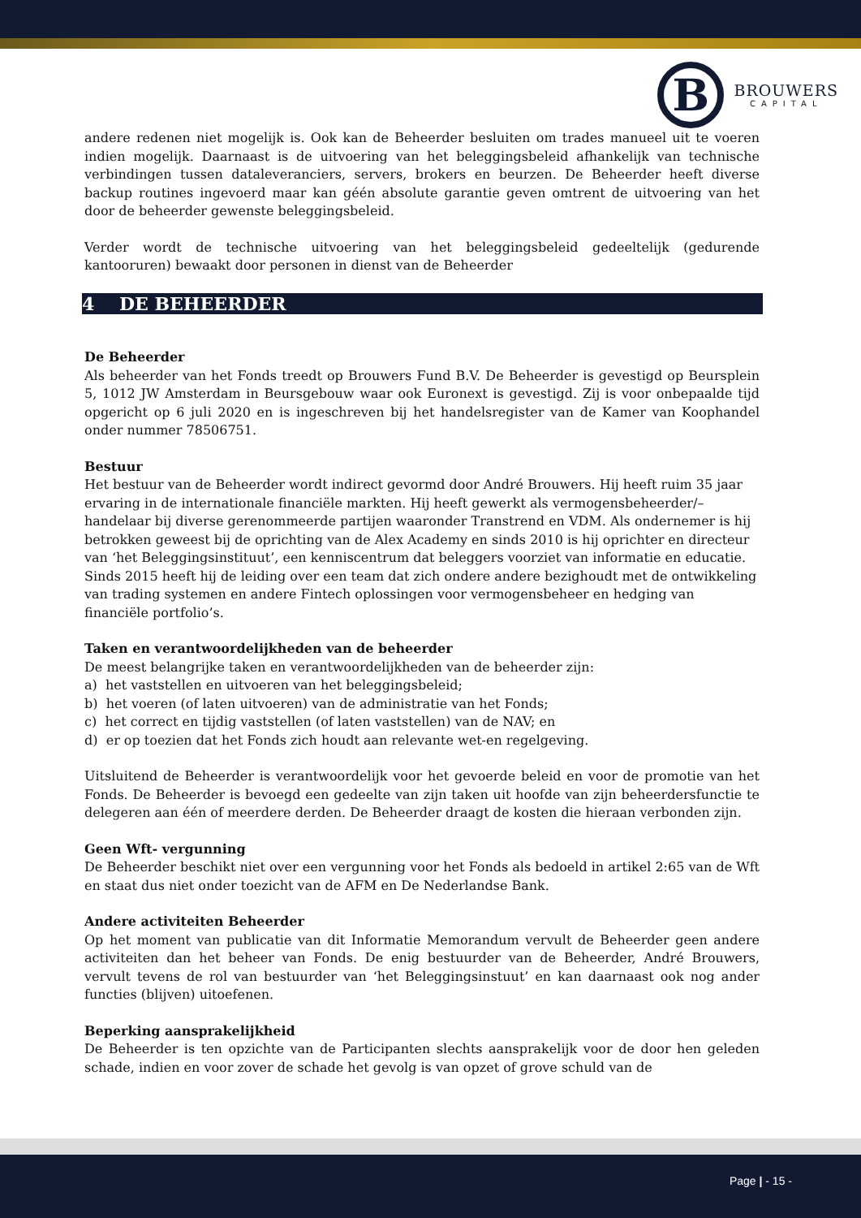B
BROUWERS
CAPITAL
andere redenen niet mogelijk is. Ook kan de Beheerder besluiten om trades manueel uit te voeren indien mogelijk. Daarnaast is de uitvoering van het beleggingsbeleid afhankelijk van technische verbindingen tussen dataleveranciers, servers, brokers en beurzen. De Beheerder heeft diverse backup routines ingevoerd maar kan géén absolute garantie geven omtrent de uitvoering van het door de beheerder gewenste beleggingsbeleid.
Verder wordt de technische uitvoering van het beleggingsbeleid gedeeltelijk (gedurende kantooruren) bewaakt door personen in dienst van de Beheerder
4 DE BEHEERDER
De Beheerder
Als beheerder van het Fonds treedt op Brouwers Fund B.V. De Beheerder is gevestigd op Beursplein 5, 1012 JW Amsterdam in Beursgebouw waar ook Euronext is gevestigd. Zij is voor onbepaalde tijd opgericht op 6 juli 2020 en is ingeschreven bij het handelsregister van de Kamer van Koophandel onder nummer 78506751.
Bestuur
Het bestuur van de Beheerder wordt indirect gevormd door André Brouwers. Hij heeft ruim 35 jaar ervaring in de internationale financiële markten. Hij heeft gewerkt als vermogensbeheerder/–handelaar bij diverse gerenommeerde partijen waaronder Transtrend en VDM. Als ondernemer is hij betrokken geweest bij de oprichting van de Alex Academy en sinds 2010 is hij oprichter en directeur van ‘het Beleggingsinstituut’, een kenniscentrum dat beleggers voorziet van informatie en educatie. Sinds 2015 heeft hij de leiding over een team dat zich ondere andere bezighoudt met de ontwikkeling van trading systemen en andere Fintech oplossingen voor vermogensbeheer en hedging van financiële portfolio’s.
Taken en verantwoordelijkheden van de beheerder
De meest belangrijke taken en verantwoordelijkheden van de beheerder zijn:
a) het vaststellen en uitvoeren van het beleggingsbeleid;
b) het voeren (of laten uitvoeren) van de administratie van het Fonds;
c) het correct en tijdig vaststellen (of laten vaststellen) van de NAV; en
d) er op toezien dat het Fonds zich houdt aan relevante wet-en regelgeving.
Uitsluitend de Beheerder is verantwoordelijk voor het gevoerde beleid en voor de promotie van het Fonds. De Beheerder is bevoegd een gedeelte van zijn taken uit hoofde van zijn beheerdersfunctie te delegeren aan één of meerdere derden. De Beheerder draagt de kosten die hieraan verbonden zijn.
Geen Wft- vergunning
De Beheerder beschikt niet over een vergunning voor het Fonds als bedoeld in artikel 2:65 van de Wft en staat dus niet onder toezicht van de AFM en De Nederlandse Bank.
Andere activiteiten Beheerder
Op het moment van publicatie van dit Informatie Memorandum vervult de Beheerder geen andere activiteiten dan het beheer van Fonds. De enig bestuurder van de Beheerder, André Brouwers, vervult tevens de rol van bestuurder van ‘het Beleggingsinstuut’ en kan daarnaast ook nog ander functies (blijven) uitoefenen.
Beperking aansprakelijkheid
De Beheerder is ten opzichte van de Participanten slechts aansprakelijk voor de door hen geleden schade, indien en voor zover de schade het gevolg is van opzet of grove schuld van de
Page | - 15 -